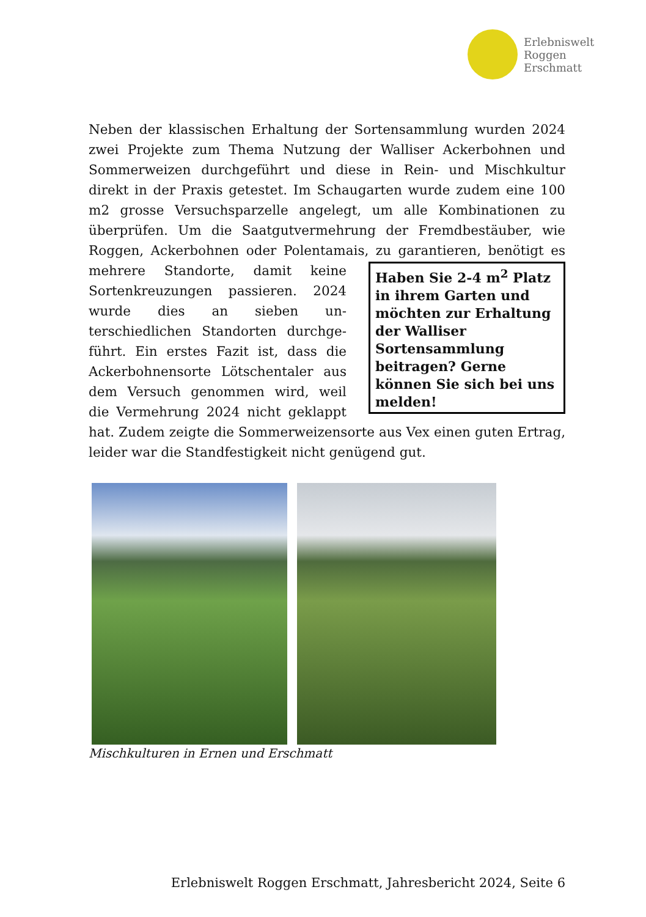Erlebniswelt
Roggen
Erschmatt
Neben der klassischen Erhaltung der Sortensammlung wurden 2024 zwei Projekte zum Thema Nutzung der Walliser Ackerbohnen und Sommerweizen durchgeführt und diese in Rein- und Misch­kultur direkt in der Praxis getestet. Im Schaugarten wurde zudem eine 100 m2 grosse Versuchsparzelle angelegt, um alle Kombinatio­nen zu überprüfen. Um die Saatgutvermehrung der Fremdbestäu­ber, wie Roggen, Ackerbohnen oder Polentamais, zu garantieren,
Haben Sie 2-4 m<sup>2</sup> Platz in ihrem Garten und möchten zur Erhaltung der Walliser Sortensammlung beitragen? Gerne können Sie sich bei uns melden!
benötigt es mehrere Standorte, da­mit keine Sortenkreuzungen passie­ren. 2024 wurde dies an sieben un­terschiedlichen Standorten durchge­führt. Ein erstes Fazit ist, dass die Ackerbohnensorte Lötschentaler aus dem Versuch genommen wird, weil die Vermehrung 2024 nicht geklappt hat. Zudem zeigte die Sommerweizensorte aus Vex einen guten Er­trag, leider war die Standfestigkeit nicht genügend gut.
Mischkulturen in Ernen und Erschmatt
Erlebniswelt Roggen Erschmatt, Jahresbericht 2024, Seite 6